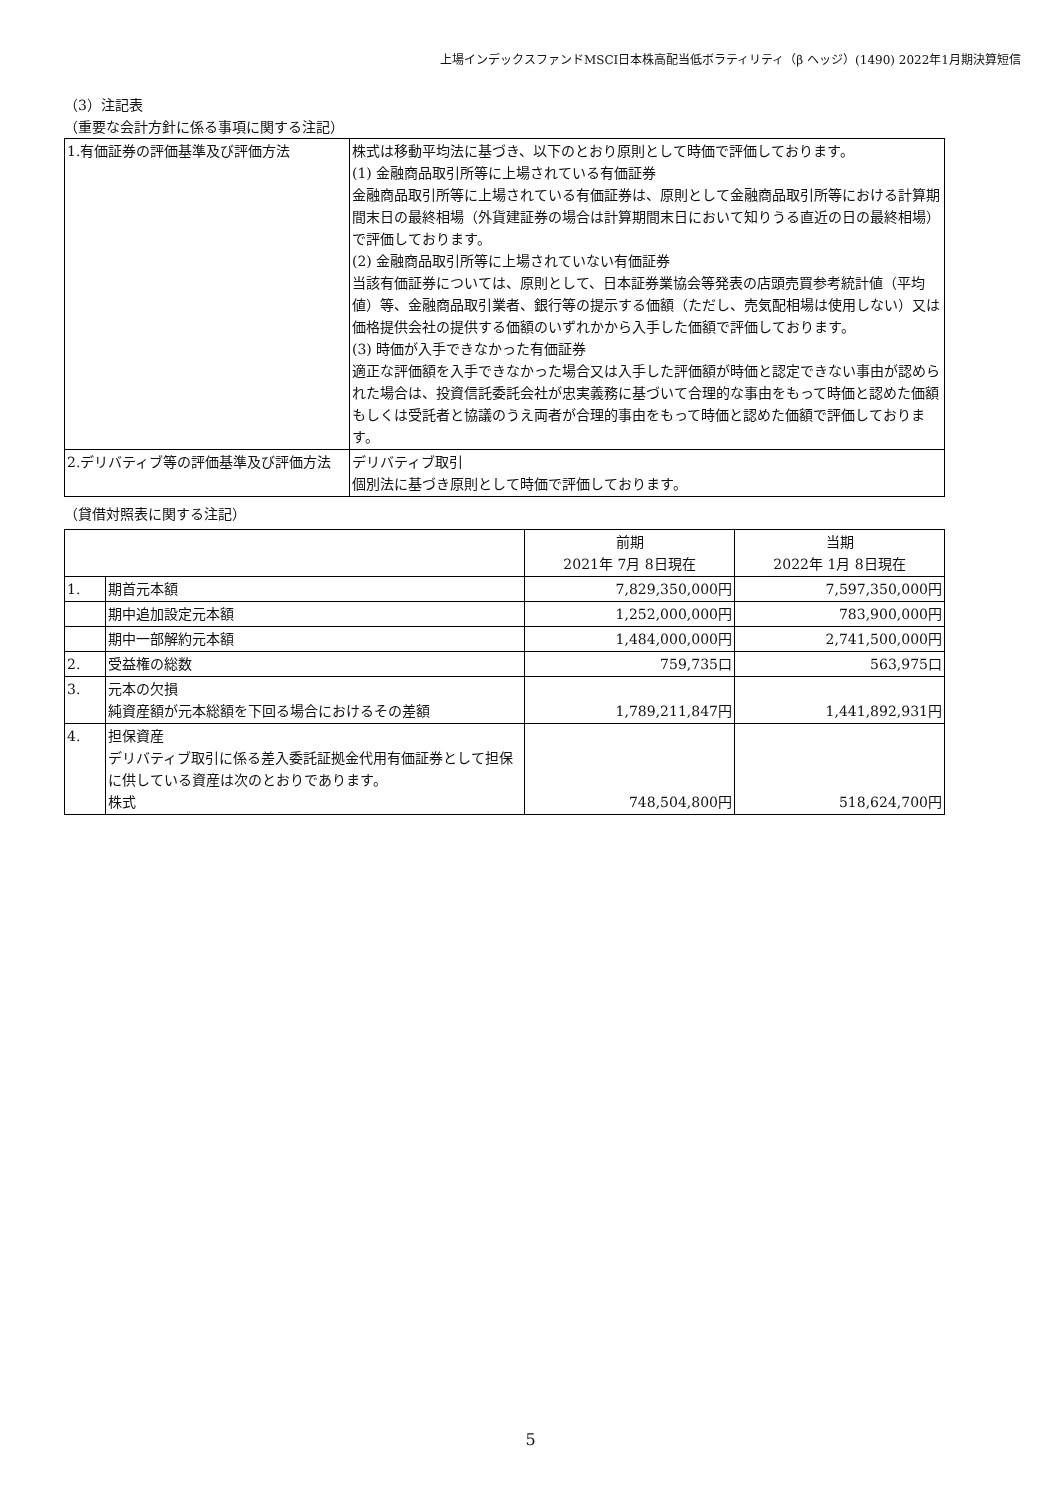上場インデックスファンドMSCI日本株高配当低ボラティリティ（β ヘッジ）(1490) 2022年1月期決算短信
（3）注記表
（重要な会計方針に係る事項に関する注記）
| 1.有価証券の評価基準及び評価方法 | 株式は移動平均法に基づき、以下のとおり原則として時価で評価しております。 (1) 金融商品取引所等に上場されている有価証券 金融商品取引所等に上場されている有価証券は、原則として金融商品取引所等における計算期間末日の最終相場（外貨建証券の場合は計算期間末日において知りうる直近の日の最終相場）で評価しております。 (2) 金融商品取引所等に上場されていない有価証券 当該有価証券については、原則として、日本証券業協会等発表の店頭売買参考統計値（平均値）等、金融商品取引業者、銀行等の提示する価額（ただし、売気配相場は使用しない）又は価格提供会社の提供する価額のいずれかから入手した価額で評価しております。 (3) 時価が入手できなかった有価証券 適正な評価額を入手できなかった場合又は入手した評価額が時価と認定できない事由が認められた場合は、投資信託委託会社が忠実義務に基づいて合理的な事由をもって時価と認めた価額もしくは受託者と協議のうえ両者が合理的事由をもって時価と認めた価額で評価しております。 |
| 2.デリバティブ等の評価基準及び評価方法 | デリバティブ取引 個別法に基づき原則として時価で評価しております。 |
（貸借対照表に関する注記）
| | | 前期 2021年 7月 8日現在 | 当期 2022年 1月 8日現在 |
| --- | --- | --- | --- |
| 1. | 期首元本額 | 7,829,350,000円 | 7,597,350,000円 |
| | 期中追加設定元本額 | 1,252,000,000円 | 783,900,000円 |
| | 期中一部解約元本額 | 1,484,000,000円 | 2,741,500,000円 |
| 2. | 受益権の総数 | 759,735口 | 563,975口 |
| 3. | 元本の欠損 純資産額が元本総額を下回る場合におけるその差額 | 1,789,211,847円 | 1,441,892,931円 |
| 4. | 担保資産 デリバティブ取引に係る差入委託証拠金代用有価証券として担保に供している資産は次のとおりであります。 株式 | 748,504,800円 | 518,624,700円 |
5